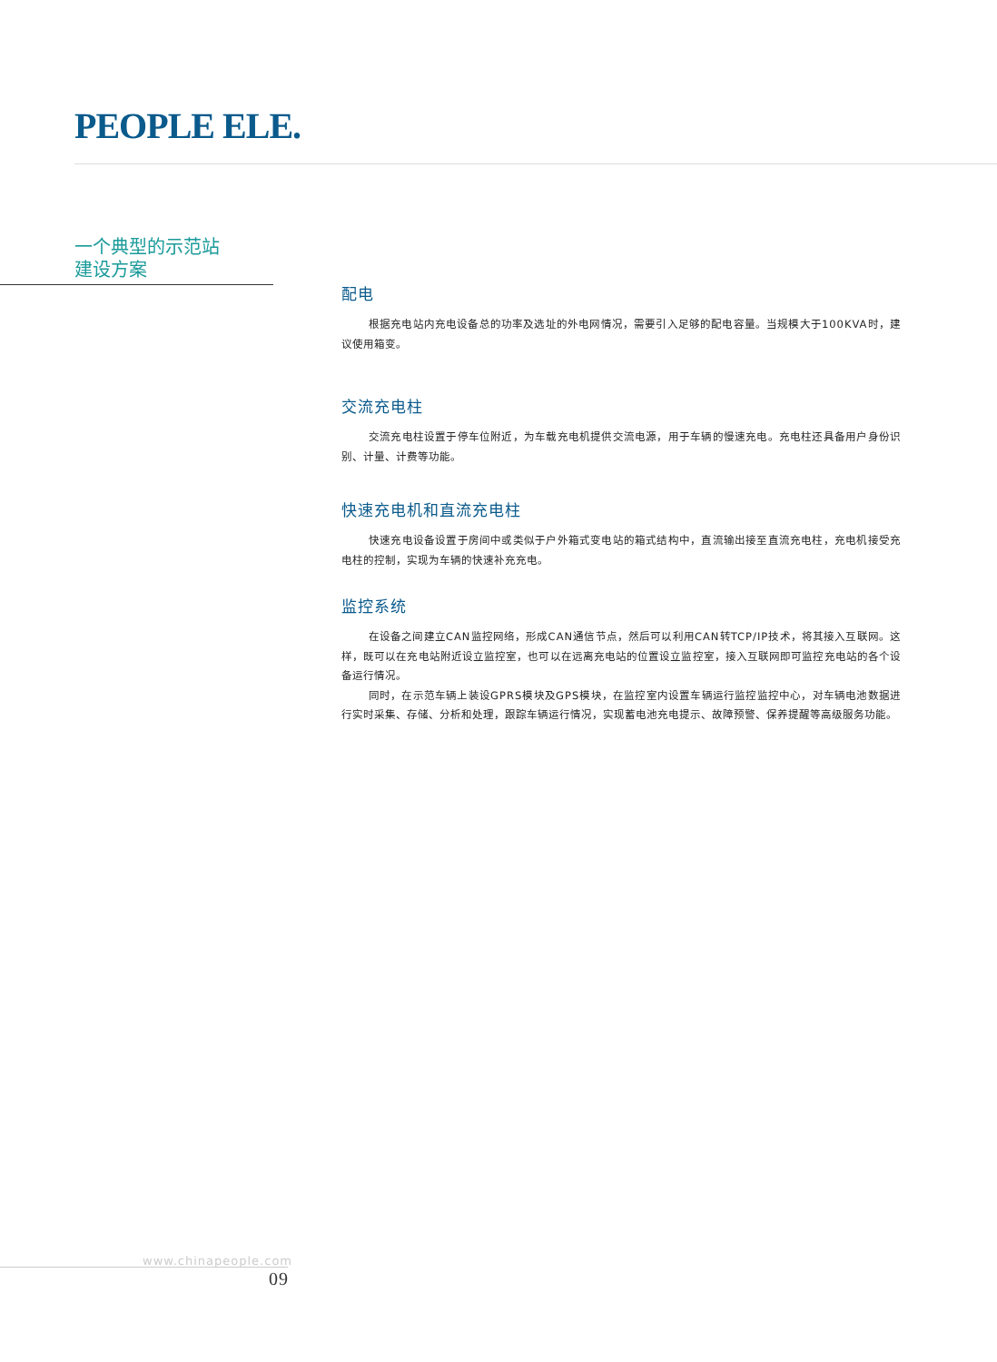PEOPLE ELE.
一个典型的示范站
建设方案
配电
根据充电站内充电设备总的功率及选址的外电网情况，需要引入足够的配电容量。当规模大于100KVA时，建议使用箱变。
交流充电柱
交流充电柱设置于停车位附近，为车载充电机提供交流电源，用于车辆的慢速充电。充电柱还具备用户身份识别、计量、计费等功能。
快速充电机和直流充电柱
快速充电设备设置于房间中或类似于户外箱式变电站的箱式结构中，直流输出接至直流充电柱，充电机接受充电柱的控制，实现为车辆的快速补充充电。
监控系统
在设备之间建立CAN监控网络，形成CAN通信节点，然后可以利用CAN转TCP/IP技术，将其接入互联网。这样，既可以在充电站附近设立监控室，也可以在远离充电站的位置设立监控室，接入互联网即可监控充电站的各个设备运行情况。
同时，在示范车辆上装设GPRS模块及GPS模块，在监控室内设置车辆运行监控监控中心，对车辆电池数据进行实时采集、存储、分析和处理，跟踪车辆运行情况，实现蓄电池充电提示、故障预警、保养提醒等高级服务功能。
www.chinapeople.com
09